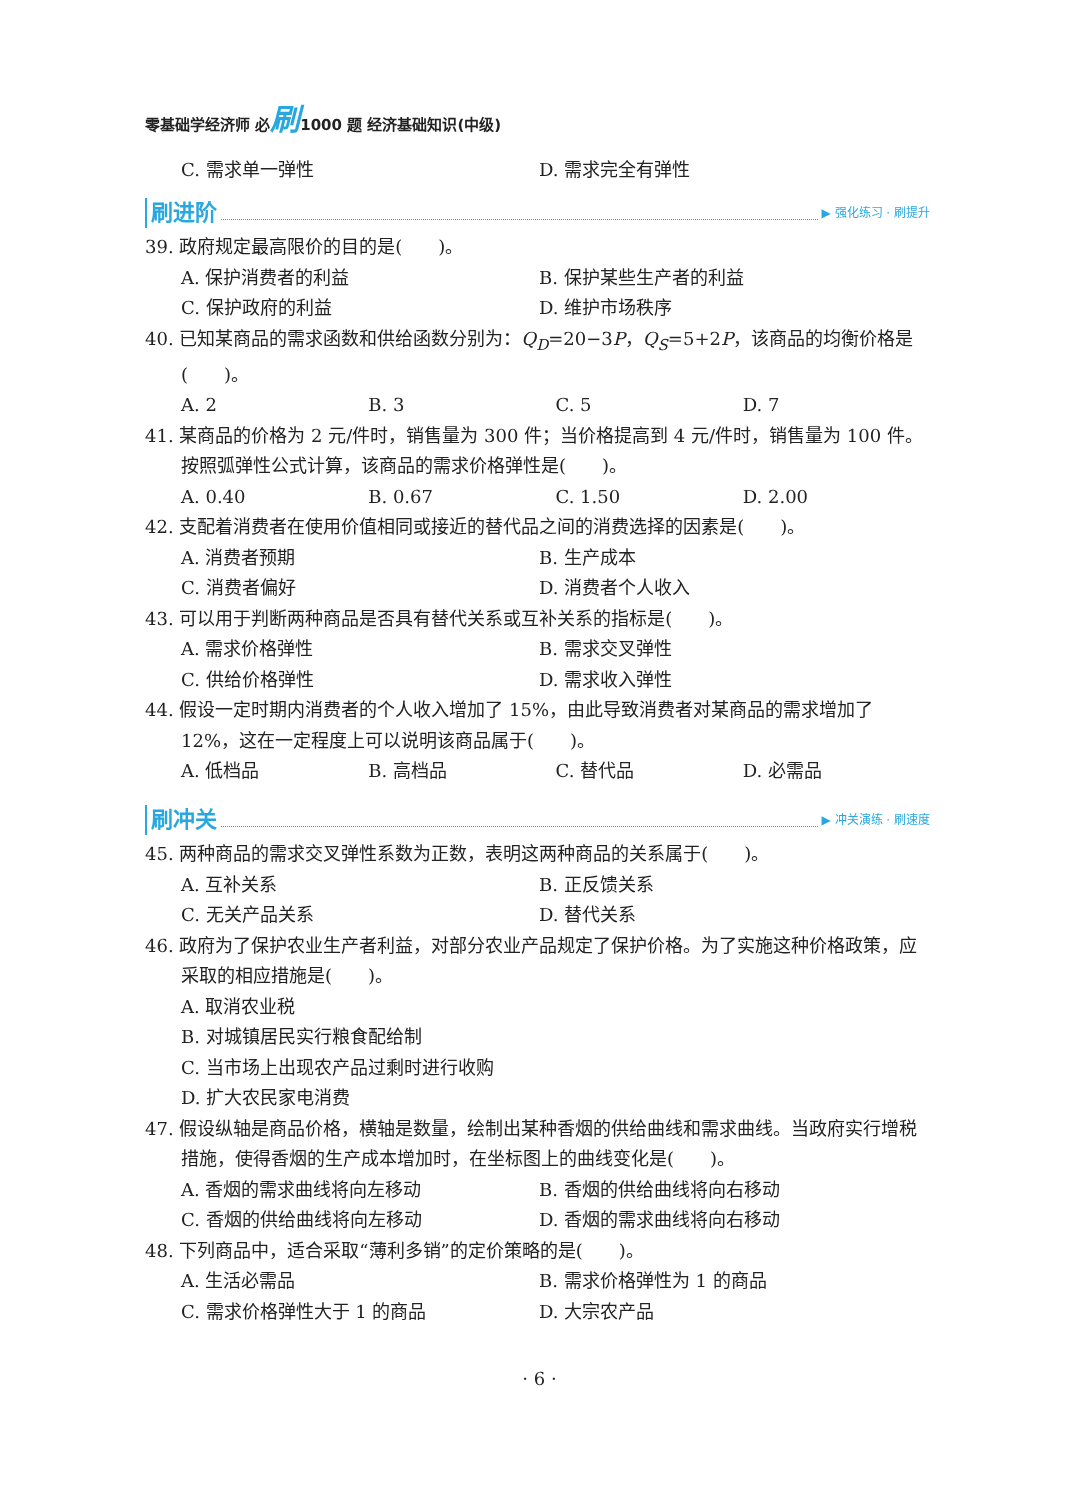零基础学经济师 必刷1000 题 经济基础知识(中级)
C. 需求单一弹性 D. 需求完全有弹性
刷进阶 ▶ 强化练习 · 刷提升
39. 政府规定最高限价的目的是(　　)。
A. 保护消费者的利益 B. 保护某些生产者的利益
C. 保护政府的利益 D. 维护市场秩序
40. 已知某商品的需求函数和供给函数分别为：Q<sub>D</sub>=20−3P，Q<sub>S</sub>=5+2P，该商品的均衡价格是(　　)。
A. 2 B. 3 C. 5 D. 7
41. 某商品的价格为 2 元/件时，销售量为 300 件；当价格提高到 4 元/件时，销售量为 100 件。按照弧弹性公式计算，该商品的需求价格弹性是(　　)。
A. 0.40 B. 0.67 C. 1.50 D. 2.00
42. 支配着消费者在使用价值相同或接近的替代品之间的消费选择的因素是(　　)。
A. 消费者预期 B. 生产成本
C. 消费者偏好 D. 消费者个人收入
43. 可以用于判断两种商品是否具有替代关系或互补关系的指标是(　　)。
A. 需求价格弹性 B. 需求交叉弹性
C. 供给价格弹性 D. 需求收入弹性
44. 假设一定时期内消费者的个人收入增加了 15%，由此导致消费者对某商品的需求增加了 12%，这在一定程度上可以说明该商品属于(　　)。
A. 低档品 B. 高档品 C. 替代品 D. 必需品
刷冲关 ▶ 冲关演练 · 刷速度
45. 两种商品的需求交叉弹性系数为正数，表明这两种商品的关系属于(　　)。
A. 互补关系 B. 正反馈关系
C. 无关产品关系 D. 替代关系
46. 政府为了保护农业生产者利益，对部分农业产品规定了保护价格。为了实施这种价格政策，应采取的相应措施是(　　)。
A. 取消农业税
B. 对城镇居民实行粮食配给制
C. 当市场上出现农产品过剩时进行收购
D. 扩大农民家电消费
47. 假设纵轴是商品价格，横轴是数量，绘制出某种香烟的供给曲线和需求曲线。当政府实行增税措施，使得香烟的生产成本增加时，在坐标图上的曲线变化是(　　)。
A. 香烟的需求曲线将向左移动 B. 香烟的供给曲线将向右移动
C. 香烟的供给曲线将向左移动 D. 香烟的需求曲线将向右移动
48. 下列商品中，适合采取“薄利多销”的定价策略的是(　　)。
A. 生活必需品 B. 需求价格弹性为 1 的商品
C. 需求价格弹性大于 1 的商品 D. 大宗农产品
· 6 ·